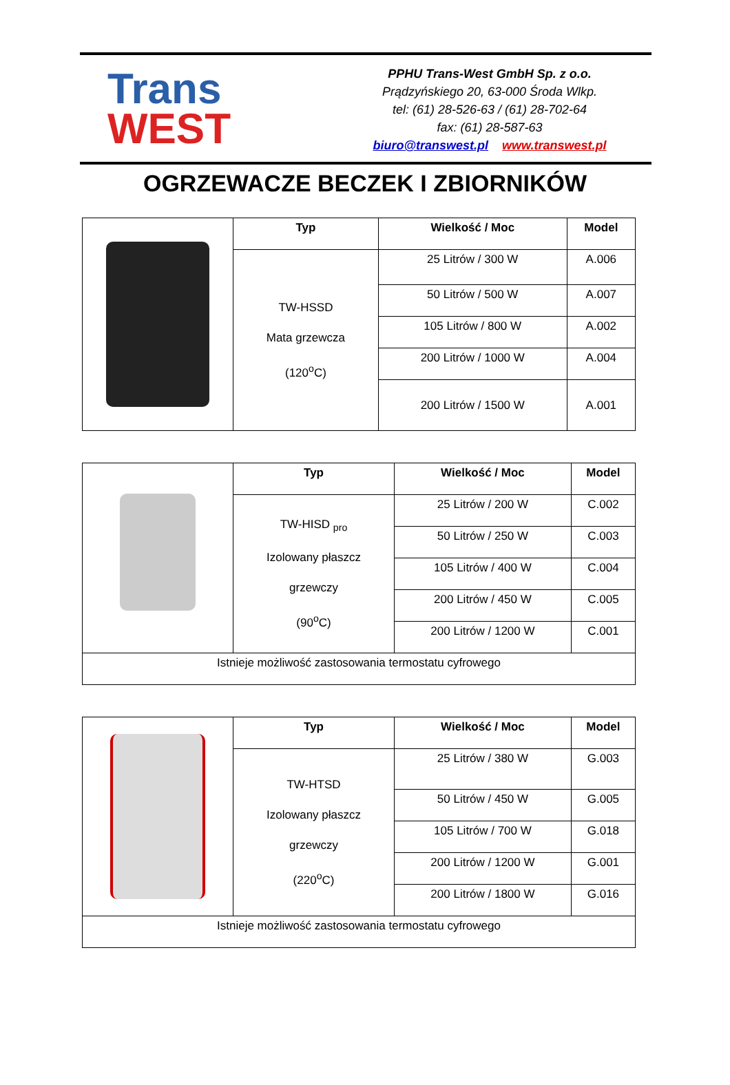Trans
WEST
PPHU Trans-West GmbH Sp. z o.o.
Prądzyńskiego 20, 63-000 Środa Wlkp.
tel: (61) 28-526-63 / (61) 28-702-64
fax: (61) 28-587-63
biuro@transwest.pl www.transwest.pl
OGRZEWACZE BECZEK I ZBIORNIKÓW
| | Typ | Wielkość / Moc | Model |
| | TW-HSSD Mata grzewcza (120<sup>o</sup>C) | 25 Litrów / 300 W | A.006 |
| | | 50 Litrów / 500 W | A.007 |
| | | 105 Litrów / 800 W | A.002 |
| | | 200 Litrów / 1000 W | A.004 |
| | | 200 Litrów / 1500 W | A.001 |
| | Typ | Wielkość / Moc | Model |
| | TW-HISD <sub>pro</sub> Izolowany płaszcz grzewczy (90<sup>o</sup>C) | 25 Litrów / 200 W | C.002 |
| | | 50 Litrów / 250 W | C.003 |
| | | 105 Litrów / 400 W | C.004 |
| | | 200 Litrów / 450 W | C.005 |
| | | 200 Litrów / 1200 W | C.001 |
| Istnieje możliwość zastosowania termostatu cyfrowego | | | |
| | Typ | Wielkość / Moc | Model |
| | TW-HTSD Izolowany płaszcz grzewczy (220<sup>o</sup>C) | 25 Litrów / 380 W | G.003 |
| | | 50 Litrów / 450 W | G.005 |
| | | 105 Litrów / 700 W | G.018 |
| | | 200 Litrów / 1200 W | G.001 |
| | | 200 Litrów / 1800 W | G.016 |
| Istnieje możliwość zastosowania termostatu cyfrowego | | | |